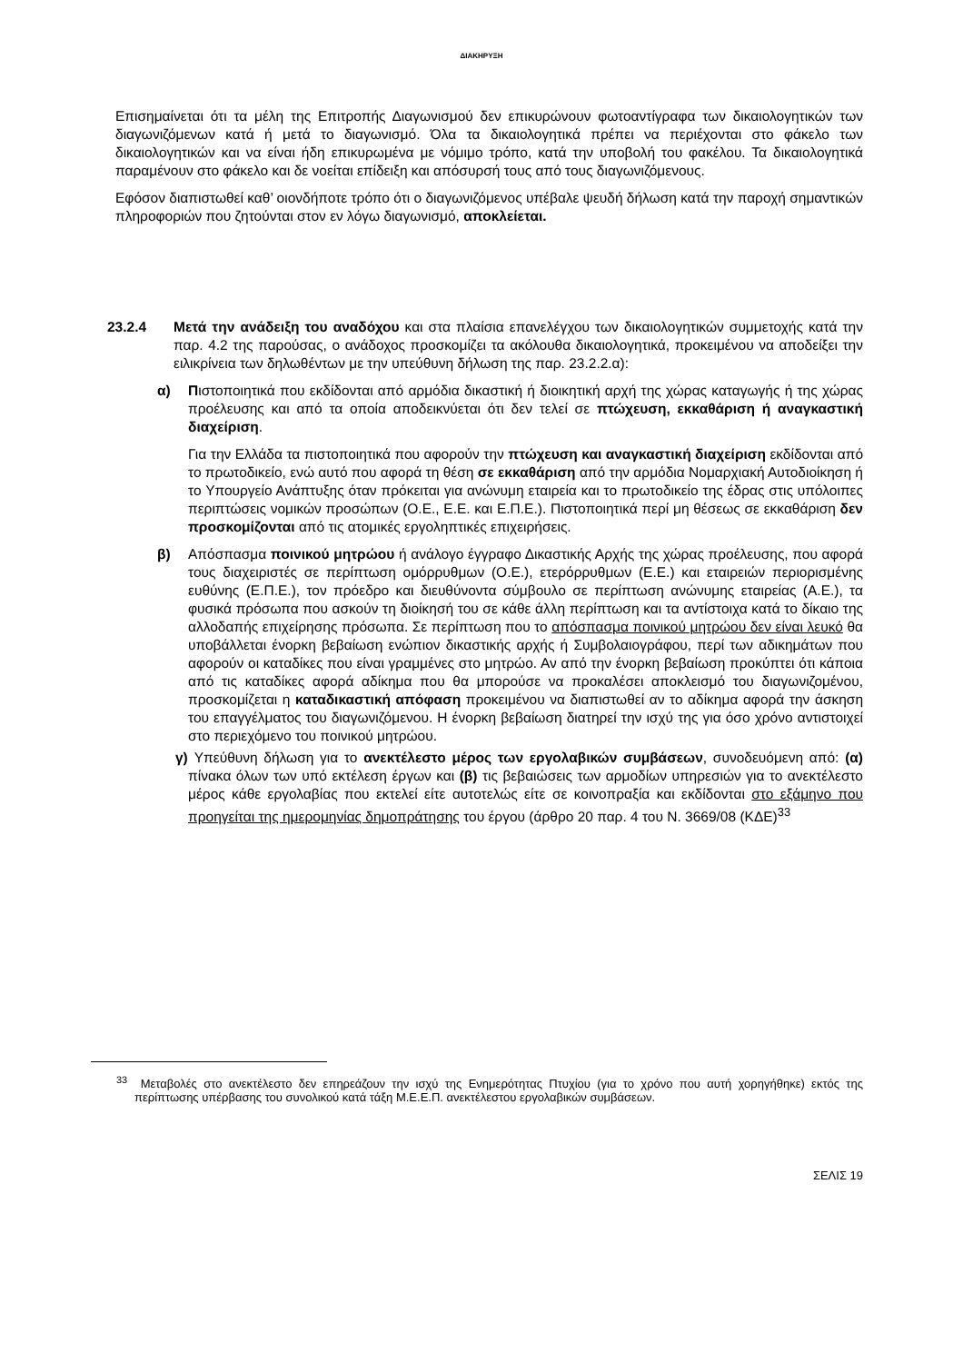ΔΙΑΚΗΡΥΞΗ
Επισημαίνεται ότι τα μέλη της Επιτροπής Διαγωνισμού δεν επικυρώνουν φωτοαντίγραφα των δικαιολογητικών των διαγωνιζόμενων κατά ή μετά το διαγωνισμό. Όλα τα δικαιολογητικά πρέπει να περιέχονται στο φάκελο των δικαιολογητικών και να είναι ήδη επικυρωμένα με νόμιμο τρόπο, κατά την υποβολή του φακέλου. Τα δικαιολογητικά παραμένουν στο φάκελο και δε νοείται επίδειξη και απόσυρσή τους από τους διαγωνιζόμενους.
Εφόσον διαπιστωθεί καθ’ οιονδήποτε τρόπο ότι ο διαγωνιζόμενος υπέβαλε ψευδή δήλωση κατά την παροχή σημαντικών πληροφοριών που ζητούνται στον εν λόγω διαγωνισμό, αποκλείεται.
23.2.4 Μετά την ανάδειξη του αναδόχου και στα πλαίσια επανελέγχου των δικαιολογητικών συμμετοχής κατά την παρ. 4.2 της παρούσας, ο ανάδοχος προσκομίζει τα ακόλουθα δικαιολογητικά, προκειμένου να αποδείξει την ειλικρίνεια των δηλωθέντων με την υπεύθυνη δήλωση της παρ. 23.2.2.α):
α) Πιστοποιητικά που εκδίδονται από αρμόδια δικαστική ή διοικητική αρχή της χώρας καταγωγής ή της χώρας προέλευσης και από τα οποία αποδεικνύεται ότι δεν τελεί σε πτώχευση, εκκαθάριση ή αναγκαστική διαχείριση.
Για την Ελλάδα τα πιστοποιητικά που αφορούν την πτώχευση και αναγκαστική διαχείριση εκδίδονται από το πρωτοδικείο, ενώ αυτό που αφορά τη θέση σε εκκαθάριση από την αρμόδια Νομαρχιακή Αυτοδιοίκηση ή το Υπουργείο Ανάπτυξης όταν πρόκειται για ανώνυμη εταιρεία και το πρωτοδικείο της έδρας στις υπόλοιπες περιπτώσεις νομικών προσώπων (Ο.Ε., Ε.Ε. και Ε.Π.Ε.). Πιστοποιητικά περί μη θέσεως σε εκκαθάριση δεν προσκομίζονται από τις ατομικές εργοληπτικές επιχειρήσεις.
β) Απόσπασμα ποινικού μητρώου ή ανάλογο έγγραφο Δικαστικής Αρχής της χώρας προέλευσης, που αφορά τους διαχειριστές σε περίπτωση ομόρρυθμων (Ο.Ε.), ετερόρρυθμων (Ε.Ε.) και εταιρειών περιορισμένης ευθύνης (Ε.Π.Ε.), τον πρόεδρο και διευθύνοντα σύμβουλο σε περίπτωση ανώνυμης εταιρείας (Α.Ε.), τα φυσικά πρόσωπα που ασκούν τη διοίκησή του σε κάθε άλλη περίπτωση και τα αντίστοιχα κατά το δίκαιο της αλλοδαπής επιχείρησης πρόσωπα. Σε περίπτωση που το απόσπασμα ποινικού μητρώου δεν είναι λευκό θα υποβάλλεται ένορκη βεβαίωση ενώπιον δικαστικής αρχής ή Συμβολαιογράφου, περί των αδικημάτων που αφορούν οι καταδίκες που είναι γραμμένες στο μητρώο. Αν από την ένορκη βεβαίωση προκύπτει ότι κάποια από τις καταδίκες αφορά αδίκημα που θα μπορούσε να προκαλέσει αποκλεισμό του διαγωνιζομένου, προσκομίζεται η καταδικαστική απόφαση προκειμένου να διαπιστωθεί αν το αδίκημα αφορά την άσκηση του επαγγέλματος του διαγωνιζόμενου. Η ένορκη βεβαίωση διατηρεί την ισχύ της για όσο χρόνο αντιστοιχεί στο περιεχόμενο του ποινικού μητρώου.
γ)
Υπεύθυνη δήλωση για το ανεκτέλεστο μέρος των εργολαβικών συμβάσεων, συνοδευόμενη από: (α) πίνακα όλων των υπό εκτέλεση έργων και (β) τις βεβαιώσεις των αρμοδίων υπηρεσιών για το ανεκτέλεστο μέρος κάθε εργολαβίας που εκτελεί είτε αυτοτελώς είτε σε κοινοπραξία και εκδίδονται στο εξάμηνο που προηγείται της ημερομηνίας δημοπράτησης του έργου (άρθρο 20 παρ. 4 του Ν. 3669/08 (ΚΔΕ)<sup>33</sup>
<sup>33</sup> Μεταβολές στο ανεκτέλεστο δεν επηρεάζουν την ισχύ της Ενημερότητας Πτυχίου (για το χρόνο που αυτή χορηγήθηκε) εκτός της περίπτωσης υπέρβασης του συνολικού κατά τάξη Μ.Ε.Ε.Π. ανεκτέλεστου εργολαβικών συμβάσεων.
ΣΕΛΙΣ 19